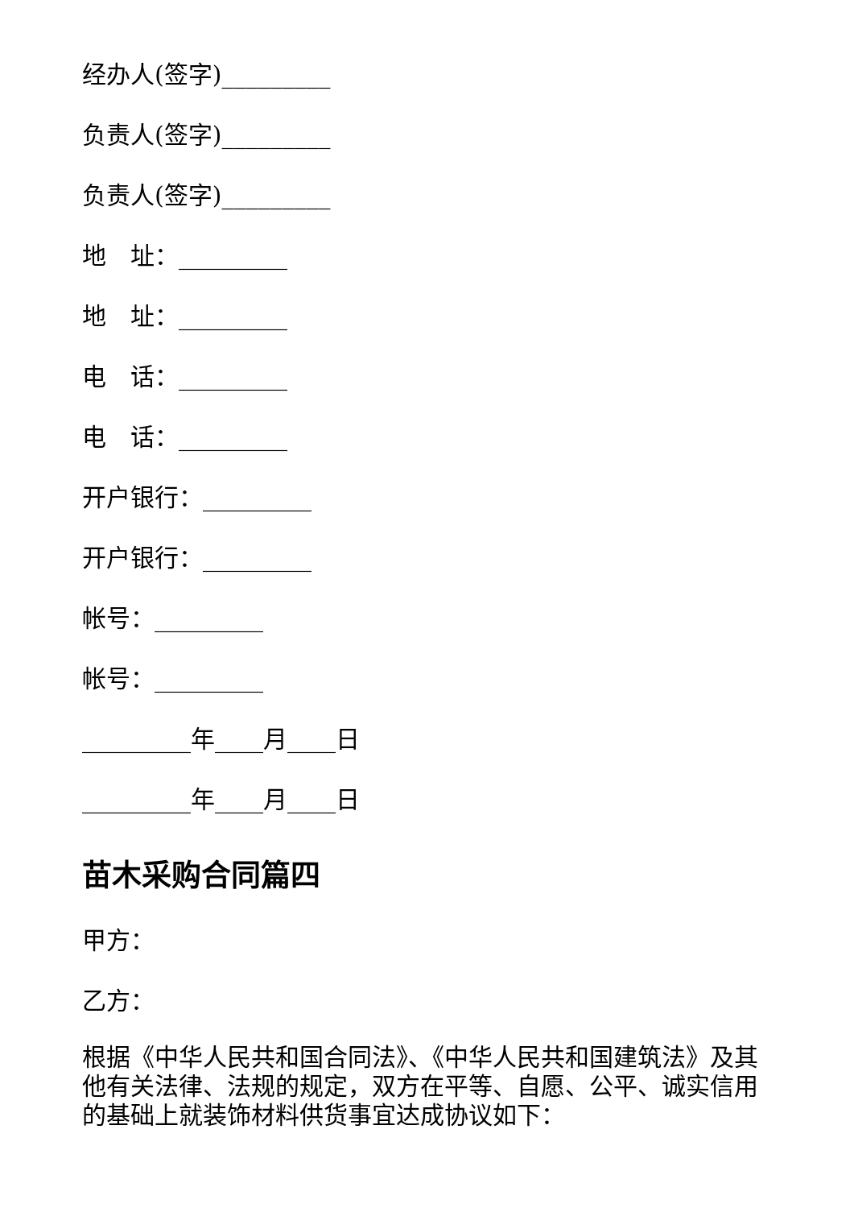经办人(签字)_________
负责人(签字)_________
负责人(签字)_________
地　址：_________
地　址：_________
电　话：_________
电　话：_________
开户银行：_________
开户银行：_________
帐号：_________
帐号：_________
_________年____月____日
_________年____月____日
苗木采购合同篇四
甲方：
乙方：
根据《中华人民共和国合同法》、《中华人民共和国建筑法》及其他有关法律、法规的规定，双方在平等、自愿、公平、诚实信用的基础上就装饰材料供货事宜达成协议如下：